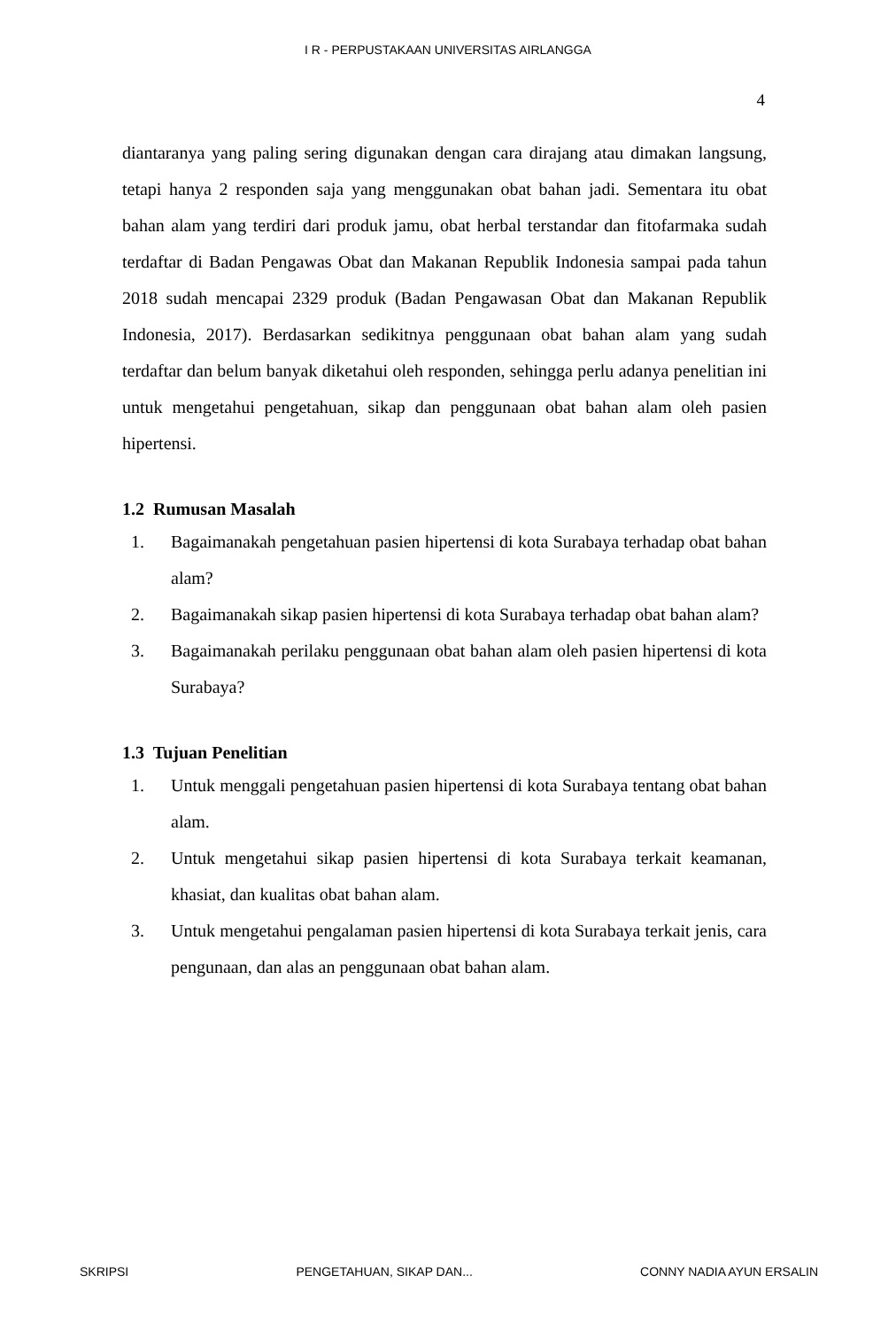I R - PERPUSTAKAAN UNIVERSITAS AIRLANGGA
4
diantaranya yang paling sering digunakan dengan cara dirajang atau dimakan langsung, tetapi hanya 2 responden saja yang menggunakan obat bahan jadi. Sementara itu obat bahan alam yang terdiri dari produk jamu, obat herbal terstandar dan fitofarmaka sudah terdaftar di Badan Pengawas Obat dan Makanan Republik Indonesia sampai pada tahun 2018 sudah mencapai 2329 produk (Badan Pengawasan Obat dan Makanan Republik Indonesia, 2017). Berdasarkan sedikitnya penggunaan obat bahan alam yang sudah terdaftar dan belum banyak diketahui oleh responden, sehingga perlu adanya penelitian ini untuk mengetahui pengetahuan, sikap dan penggunaan obat bahan alam oleh pasien hipertensi.
1.2 Rumusan Masalah
1. Bagaimanakah pengetahuan pasien hipertensi di kota Surabaya terhadap obat bahan alam?
2. Bagaimanakah sikap pasien hipertensi di kota Surabaya terhadap obat bahan alam?
3. Bagaimanakah perilaku penggunaan obat bahan alam oleh pasien hipertensi di kota Surabaya?
1.3 Tujuan Penelitian
1. Untuk menggali pengetahuan pasien hipertensi di kota Surabaya tentang obat bahan alam.
2. Untuk mengetahui sikap pasien hipertensi di kota Surabaya terkait keamanan, khasiat, dan kualitas obat bahan alam.
3. Untuk mengetahui pengalaman pasien hipertensi di kota Surabaya terkait jenis, cara pengunaan, dan alas an penggunaan obat bahan alam.
SKRIPSI PENGETAHUAN, SIKAP DAN... CONNY NADIA AYUN ERSALIN